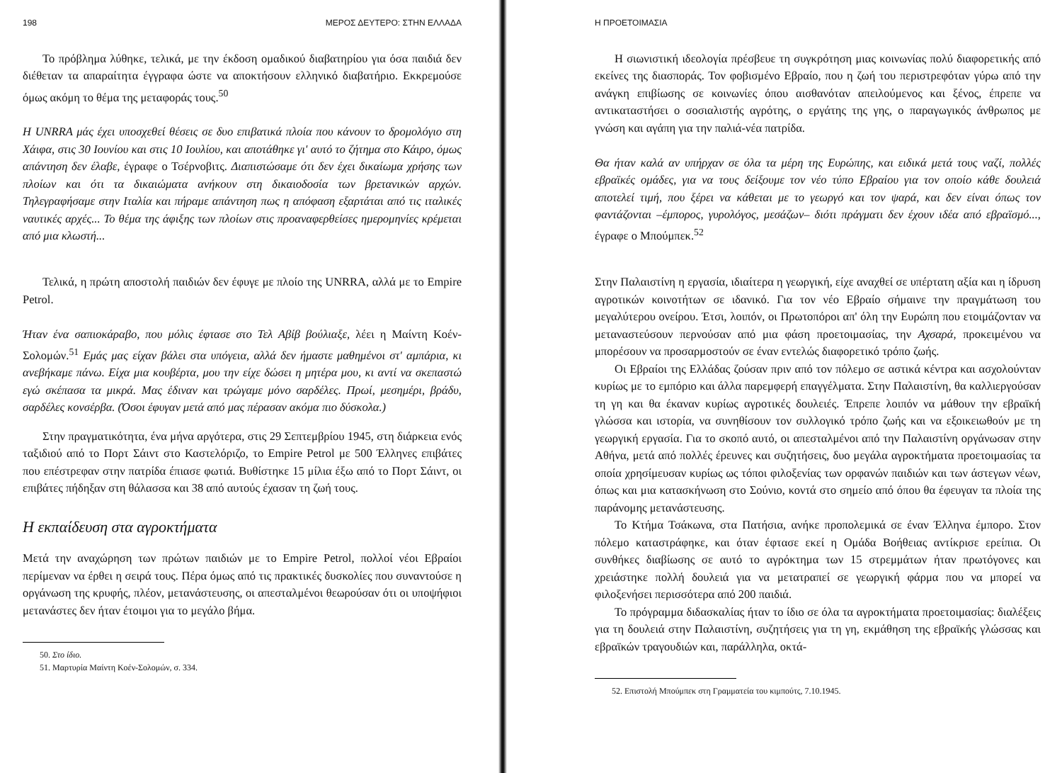198 ΜΕΡΟΣ ΔΕΥΤΕΡΟ: ΣΤΗΝ ΕΛΛΑΔΑ
Το πρόβλημα λύθηκε, τελικά, με την έκδοση ομαδικού διαβατηρίου για όσα παιδιά δεν διέθεταν τα απαραίτητα έγγραφα ώστε να αποκτήσουν ελληνικό διαβατήριο. Εκκρεμούσε όμως ακόμη το θέμα της μεταφοράς τους.<sup>50</sup>
Η UNRRA μάς έχει υποσχεθεί θέσεις σε δυο επιβατικά πλοία που κάνουν το δρομολόγιο στη Χάιφα, στις 30 Ιουνίου και στις 10 Ιουλίου, και αποτάθηκε γι' αυτό το ζήτημα στο Κάιρο, όμως απάντηση δεν έλαβε, έγραφε ο Τσέρνοβιτς. Διαπιστώσαμε ότι δεν έχει δικαίωμα χρήσης των πλοίων και ότι τα δικαιώματα ανήκουν στη δικαιοδοσία των βρετανικών αρχών. Τηλεγραφήσαμε στην Ιταλία και πήραμε απάντηση πως η απόφαση εξαρτάται από τις ιταλικές ναυτικές αρχές... Το θέμα της άφιξης των πλοίων στις προαναφερθείσες ημερομηνίες κρέμεται από μια κλωστή...
Τελικά, η πρώτη αποστολή παιδιών δεν έφυγε με πλοίο της UNRRA, αλλά με το Empire Petrol.
Ήταν ένα σαπιοκάραβο, που μόλις έφτασε στο Τελ Αβίβ βούλιαξε, λέει η Μαίντη Κοέν-Σολομών.<sup>51</sup> Εμάς μας είχαν βάλει στα υπόγεια, αλλά δεν ήμαστε μαθημένοι στ' αμπάρια, κι ανεβήκαμε πάνω. Είχα μια κουβέρτα, μου την είχε δώσει η μητέρα μου, κι αντί να σκεπαστώ εγώ σκέπασα τα μικρά. Μας έδιναν και τρώγαμε μόνο σαρδέλες. Πρωί, μεσημέρι, βράδυ, σαρδέλες κονσέρβα. (Όσοι έφυγαν μετά από μας πέρασαν ακόμα πιο δύσκολα.)
Στην πραγματικότητα, ένα μήνα αργότερα, στις 29 Σεπτεμβρίου 1945, στη διάρκεια ενός ταξιδιού από το Πορτ Σάιντ στο Καστελόριζο, το Empire Petrol με 500 Έλληνες επιβάτες που επέστρεφαν στην πατρίδα έπιασε φωτιά. Βυθίστηκε 15 μίλια έξω από το Πορτ Σάιντ, οι επιβάτες πήδηξαν στη θάλασσα και 38 από αυτούς έχασαν τη ζωή τους.
Η εκπαίδευση στα αγροκτήματα
Μετά την αναχώρηση των πρώτων παιδιών με το Empire Petrol, πολλοί νέοι Εβραίοι περίμεναν να έρθει η σειρά τους. Πέρα όμως από τις πρακτικές δυσκολίες που συναντούσε η οργάνωση της κρυφής, πλέον, μετανάστευσης, οι απεσταλμένοι θεωρούσαν ότι οι υποψήφιοι μετανάστες δεν ήταν έτοιμοι για το μεγάλο βήμα.
50. Στο ίδιο.
51. Μαρτυρία Μαίντη Κοέν-Σολομών, σ. 334.
Η ΠΡΟΕΤΟΙΜΑΣΙΑ
Η σιωνιστική ιδεολογία πρέσβευε τη συγκρότηση μιας κοινωνίας πολύ διαφορετικής από εκείνες της διασποράς. Τον φοβισμένο Εβραίο, που η ζωή του περιστρεφόταν γύρω από την ανάγκη επιβίωσης σε κοινωνίες όπου αισθανόταν απειλούμενος και ξένος, έπρεπε να αντικαταστήσει ο σοσιαλιστής αγρότης, ο εργάτης της γης, ο παραγωγικός άνθρωπος με γνώση και αγάπη για την παλιά-νέα πατρίδα.
Θα ήταν καλά αν υπήρχαν σε όλα τα μέρη της Ευρώπης, και ειδικά μετά τους ναζί, πολλές εβραϊκές ομάδες, για να τους δείξουμε τον νέο τύπο Εβραίου για τον οποίο κάθε δουλειά αποτελεί τιμή, που ξέρει να κάθεται με το γεωργό και τον ψαρά, και δεν είναι όπως τον φαντάζονται –έμπορος, γυρολόγος, μεσάζων– διότι πράγματι δεν έχουν ιδέα από εβραϊσμό..., έγραφε ο Μπούμπεκ.<sup>52</sup>
Στην Παλαιστίνη η εργασία, ιδιαίτερα η γεωργική, είχε αναχθεί σε υπέρτατη αξία και η ίδρυση αγροτικών κοινοτήτων σε ιδανικό. Για τον νέο Εβραίο σήμαινε την πραγμάτωση του μεγαλύτερου ονείρου. Έτσι, λοιπόν, οι Πρωτοπόροι απ' όλη την Ευρώπη που ετοιμάζονταν να μεταναστεύσουν περνούσαν από μια φάση προετοιμασίας, την Αχσαρά, προκειμένου να μπορέσουν να προσαρμοστούν σε έναν εντελώς διαφορετικό τρόπο ζωής.
Οι Εβραίοι της Ελλάδας ζούσαν πριν από τον πόλεμο σε αστικά κέντρα και ασχολούνταν κυρίως με το εμπόριο και άλλα παρεμφερή επαγγέλματα. Στην Παλαιστίνη, θα καλλιεργούσαν τη γη και θα έκαναν κυρίως αγροτικές δουλειές. Έπρεπε λοιπόν να μάθουν την εβραϊκή γλώσσα και ιστορία, να συνηθίσουν τον συλλογικό τρόπο ζωής και να εξοικειωθούν με τη γεωργική εργασία. Για το σκοπό αυτό, οι απεσταλμένοι από την Παλαιστίνη οργάνωσαν στην Αθήνα, μετά από πολλές έρευνες και συζητήσεις, δυο μεγάλα αγροκτήματα προετοιμασίας τα οποία χρησίμευσαν κυρίως ως τόποι φιλοξενίας των ορφανών παιδιών και των άστεγων νέων, όπως και μια κατασκήνωση στο Σούνιο, κοντά στο σημείο από όπου θα έφευγαν τα πλοία της παράνομης μετανάστευσης.
Το Κτήμα Τσάκωνα, στα Πατήσια, ανήκε προπολεμικά σε έναν Έλληνα έμπορο. Στον πόλεμο καταστράφηκε, και όταν έφτασε εκεί η Ομάδα Βοήθειας αντίκρισε ερείπια. Οι συνθήκες διαβίωσης σε αυτό το αγρόκτημα των 15 στρεμμάτων ήταν πρωτόγονες και χρειάστηκε πολλή δουλειά για να μετατραπεί σε γεωργική φάρμα που να μπορεί να φιλοξενήσει περισσότερα από 200 παιδιά.
Το πρόγραμμα διδασκαλίας ήταν το ίδιο σε όλα τα αγροκτήματα προετοιμασίας: διαλέξεις για τη δουλειά στην Παλαιστίνη, συζητήσεις για τη γη, εκμάθηση της εβραϊκής γλώσσας και εβραϊκών τραγουδιών και, παράλληλα, οκτά-
52. Επιστολή Μπούμπεκ στη Γραμματεία του κιμπούτς, 7.10.1945.